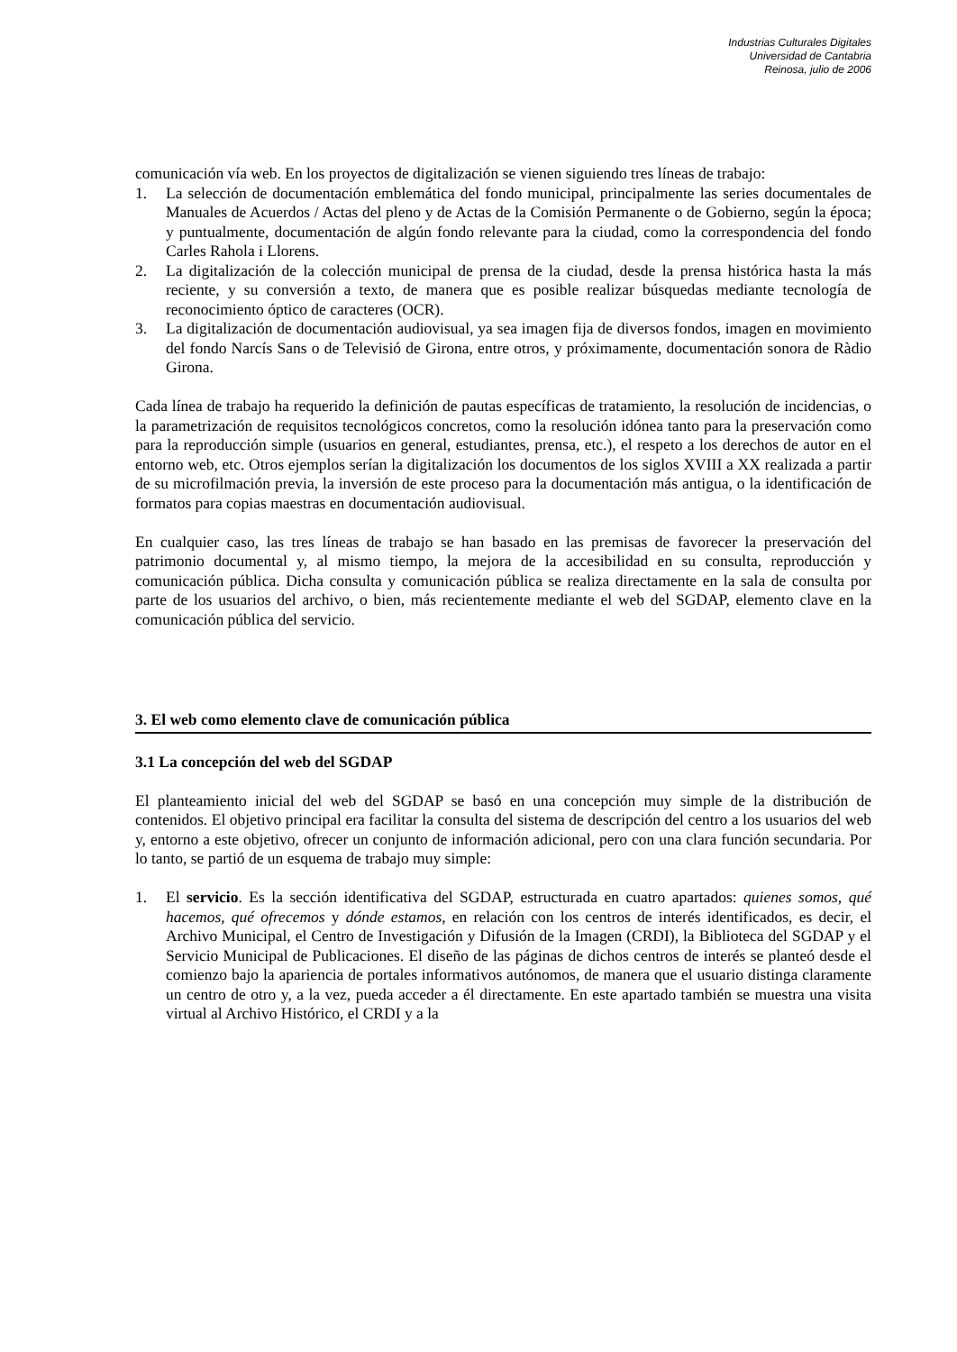Industrias Culturales Digitales
Universidad de Cantabria
Reinosa, julio de 2006
comunicación vía web. En los proyectos de digitalización se vienen siguiendo tres líneas de trabajo:
1. La selección de documentación emblemática del fondo municipal, principalmente las series documentales de Manuales de Acuerdos / Actas del pleno y de Actas de la Comisión Permanente o de Gobierno, según la época; y puntualmente, documentación de algún fondo relevante para la ciudad, como la correspondencia del fondo Carles Rahola i Llorens.
2. La digitalización de la colección municipal de prensa de la ciudad, desde la prensa histórica hasta la más reciente, y su conversión a texto, de manera que es posible realizar búsquedas mediante tecnología de reconocimiento óptico de caracteres (OCR).
3. La digitalización de documentación audiovisual, ya sea imagen fija de diversos fondos, imagen en movimiento del fondo Narcís Sans o de Televisió de Girona, entre otros, y próximamente, documentación sonora de Ràdio Girona.
Cada línea de trabajo ha requerido la definición de pautas específicas de tratamiento, la resolución de incidencias, o la parametrización de requisitos tecnológicos concretos, como la resolución idónea tanto para la preservación como para la reproducción simple (usuarios en general, estudiantes, prensa, etc.), el respeto a los derechos de autor en el entorno web, etc. Otros ejemplos serían la digitalización los documentos de los siglos XVIII a XX realizada a partir de su microfilmación previa, la inversión de este proceso para la documentación más antigua, o la identificación de formatos para copias maestras en documentación audiovisual.
En cualquier caso, las tres líneas de trabajo se han basado en las premisas de favorecer la preservación del patrimonio documental y, al mismo tiempo, la mejora de la accesibilidad en su consulta, reproducción y comunicación pública. Dicha consulta y comunicación pública se realiza directamente en la sala de consulta por parte de los usuarios del archivo, o bien, más recientemente mediante el web del SGDAP, elemento clave en la comunicación pública del servicio.
3. El web como elemento clave de comunicación pública
3.1 La concepción del web del SGDAP
El planteamiento inicial del web del SGDAP se basó en una concepción muy simple de la distribución de contenidos. El objetivo principal era facilitar la consulta del sistema de descripción del centro a los usuarios del web y, entorno a este objetivo, ofrecer un conjunto de información adicional, pero con una clara función secundaria. Por lo tanto, se partió de un esquema de trabajo muy simple:
1. El servicio. Es la sección identificativa del SGDAP, estructurada en cuatro apartados: quienes somos, qué hacemos, qué ofrecemos y dónde estamos, en relación con los centros de interés identificados, es decir, el Archivo Municipal, el Centro de Investigación y Difusión de la Imagen (CRDI), la Biblioteca del SGDAP y el Servicio Municipal de Publicaciones. El diseño de las páginas de dichos centros de interés se planteó desde el comienzo bajo la apariencia de portales informativos autónomos, de manera que el usuario distinga claramente un centro de otro y, a la vez, pueda acceder a él directamente. En este apartado también se muestra una visita virtual al Archivo Histórico, el CRDI y a la